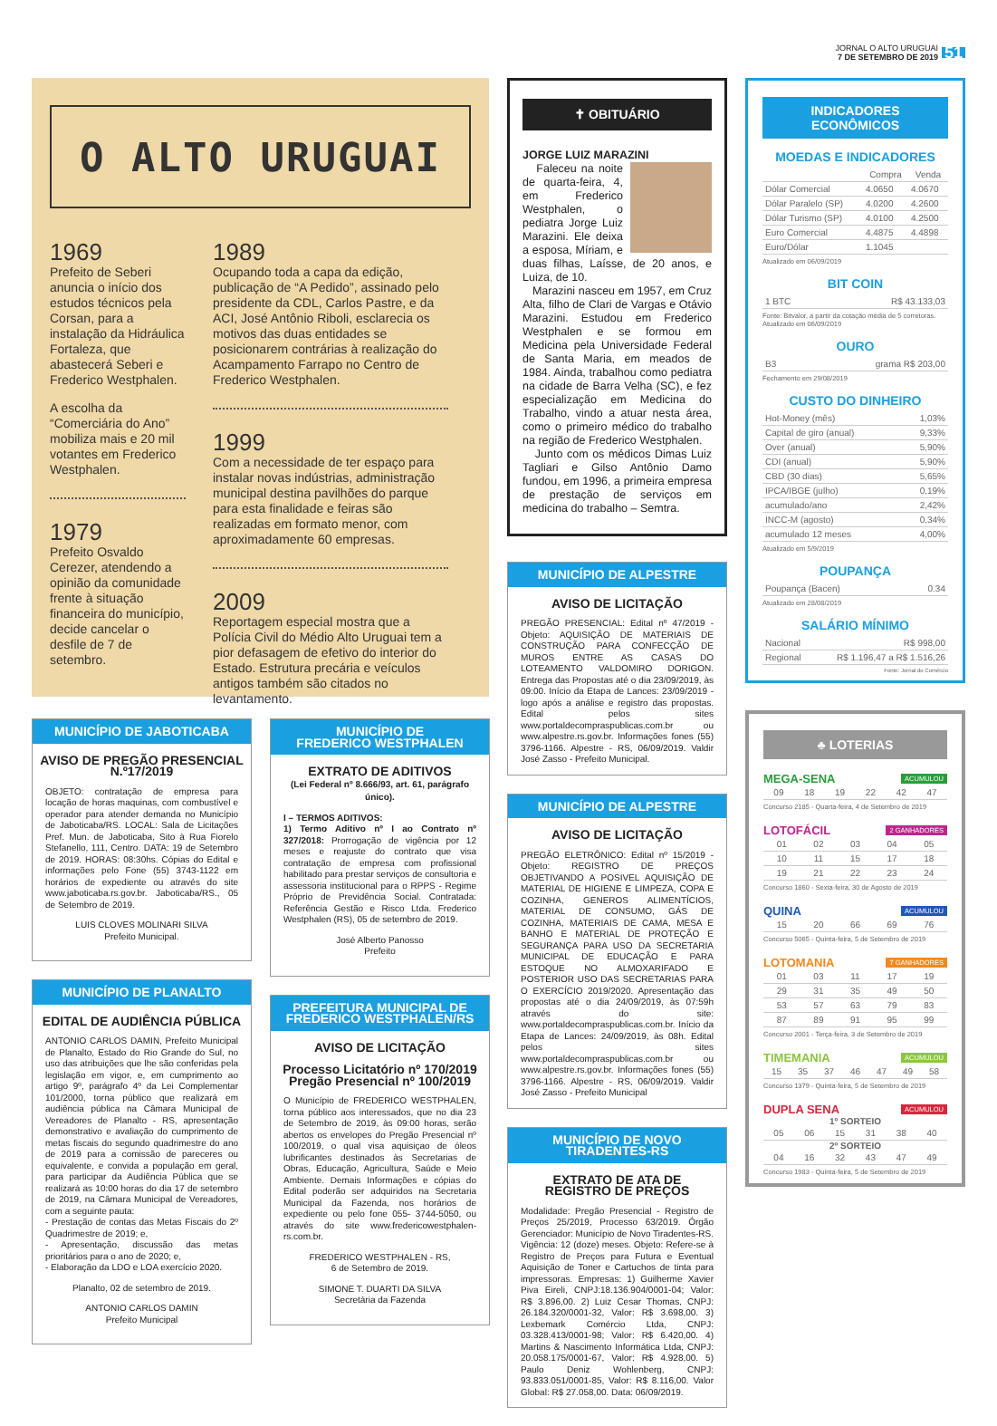JORNAL O ALTO URUGUAI
7 DE SETEMBRO DE 2019
51
O ALTO URUGUAI
1969
Prefeito de Seberi anuncia o início dos estudos técnicos pela Corsan, para a instalação da Hidráulica Fortaleza, que abastecerá Seberi e Frederico Westphalen.
A escolha da “Comerciária do Ano” mobiliza mais e 20 mil votantes em Frederico Westphalen.
1979
Prefeito Osvaldo Cerezer, atendendo a opinião da comunidade frente à situação financeira do município, decide cancelar o desfile de 7 de setembro.
1989
Ocupando toda a capa da edição, publicação de “A Pedido”, assinado pelo presidente da CDL, Carlos Pastre, e da ACI, José Antônio Riboli, esclarecia os motivos das duas entidades se posicionarem contrárias à realização do Acampamento Farrapo no Centro de Frederico Westphalen.
1999
Com a necessidade de ter espaço para instalar novas indústrias, administração municipal destina pavilhões do parque para esta finalidade e feiras são realizadas em formato menor, com aproximadamente 60 empresas.
2009
Reportagem especial mostra que a Polícia Civil do Médio Alto Uruguai tem a pior defasagem de efetivo do interior do Estado. Estrutura precária e veículos antigos também são citados no levantamento.
MUNICÍPIO DE JABOTICABA
AVISO DE PREGÃO PRESENCIAL N.º17/2019
OBJETO: contratação de empresa para locação de horas maquinas, com combustível e operador para atender demanda no Município de Jaboticaba/RS. LOCAL: Sala de Licitações Pref. Mun. de Jaboticaba, Sito à Rua Fiorelo Stefanello, 111, Centro. DATA: 19 de Setembro de 2019. HORAS: 08:30hs. Cópias do Edital e informações pelo Fone (55) 3743-1122 em horários de expediente ou através do site www.jaboticaba.rs.gov.br. Jaboticaba/RS., 05 de Setembro de 2019.
LUIS CLOVES MOLINARI SILVA
Prefeito Municipal.
MUNICÍPIO DE PLANALTO
EDITAL DE AUDIÊNCIA PÚBLICA
ANTONIO CARLOS DAMIN, Prefeito Municipal de Planalto, Estado do Rio Grande do Sul, no uso das atribuições que lhe são conferidas pela legislação em vigor, e, em cumprimento ao artigo 9º, parágrafo 4º da Lei Complementar 101/2000, torna público que realizará em audiência pública na Câmara Municipal de Vereadores de Planalto - RS, apresentação demonstrativo e avaliação do cumprimento de metas fiscais do segundo quadrimestre do ano de 2019 para a comissão de pareceres ou equivalente, e convida a população em geral, para participar da Audiência Pública que se realizará as 10:00 horas do dia 17 de setembro de 2019, na Câmara Municipal de Vereadores, com a seguinte pauta:
- Prestação de contas das Metas Fiscais do 2º Quadrimestre de 2019; e,
- Apresentação, discussão das metas prioritários para o ano de 2020; e,
- Elaboração da LDO e LOA exercício 2020.
Planalto, 02 de setembro de 2019.
ANTONIO CARLOS DAMIN
Prefeito Municipal
MUNICÍPIO DE
FREDERICO WESTPHALEN
EXTRATO DE ADITIVOS
(Lei Federal nº 8.666/93, art. 61, parágrafo único).
I – TERMOS ADITIVOS:
1) Termo Aditivo nº I ao Contrato nº 327/2018: Prorrogação de vigência por 12 meses e reajuste do contrato que visa contratação de empresa com profissional habilitado para prestar serviços de consultoria e assessoria institucional para o RPPS - Regime Próprio de Previdência Social. Contratada: Referência Gestão e Risco Ltda. Frederico Westphalen (RS), 05 de setembro de 2019.
José Alberto Panosso
Prefeito
PREFEITURA MUNICIPAL DE
FREDERICO WESTPHALEN/RS
AVISO DE LICITAÇÃO
Processo Licitatório nº 170/2019
Pregão Presencial nº 100/2019
O Município de FREDERICO WESTPHALEN, torna público aos interessados, que no dia 23 de Setembro de 2019, às 09:00 horas, serão abertos os envelopes do Pregão Presencial nº 100/2019, o qual visa aquisiçao de óleos lubrificantes destinados às Secretarias de Obras, Educação, Agricultura, Saúde e Meio Ambiente. Demais Informações e cópias do Edital poderão ser adquiridos na Secretaria Municipal da Fazenda, nos horários de expediente ou pelo fone 055- 3744-5050, ou através do site www.fredericowestphalen-rs.com.br.
FREDERICO WESTPHALEN - RS,
6 de Setembro de 2019.
SIMONE T. DUARTI DA SILVA
Secretária da Fazenda
✝ OBITUÁRIO
JORGE LUIZ MARAZINI
Faleceu na noite de quarta-feira, 4, em Frederico Westphalen, o pediatra Jorge Luiz Marazini. Ele deixa a esposa, Míriam, e duas filhas, Laísse, de 20 anos, e Luiza, de 10.
Marazini nasceu em 1957, em Cruz Alta, filho de Clari de Vargas e Otávio Marazini. Estudou em Frederico Westphalen e se formou em Medicina pela Universidade Federal de Santa Maria, em meados de 1984. Ainda, trabalhou como pediatra na cidade de Barra Velha (SC), e fez especialização em Medicina do Trabalho, vindo a atuar nesta área, como o primeiro médico do trabalho na região de Frederico Westphalen.
Junto com os médicos Dimas Luiz Tagliari e Gilso Antônio Damo fundou, em 1996, a primeira empresa de prestação de serviços em medicina do trabalho – Semtra.
MUNICÍPIO DE ALPESTRE
AVISO DE LICITAÇÃO
PREGÃO PRESENCIAL: Edital nº 47/2019 - Objeto: AQUISIÇÃO DE MATERIAIS DE CONSTRUÇÃO PARA CONFECÇÃO DE MUROS ENTRE AS CASAS DO LOTEAMENTO VALDOMIRO DORIGON. Entrega das Propostas até o dia 23/09/2019, às 09:00. Início da Etapa de Lances: 23/09/2019 - logo após a análise e registro das propostas. Edital pelos sites www.portaldecompraspublicas.com.br ou www.alpestre.rs.gov.br. Informações fones (55) 3796-1166. Alpestre - RS, 06/09/2019. Valdir José Zasso - Prefeito Municipal.
MUNICÍPIO DE ALPESTRE
AVISO DE LICITAÇÃO
PREGÃO ELETRÔNICO: Edital nº 15/2019 - Objeto: REGISTRO DE PREÇOS OBJETIVANDO A POSIVEL AQUISIÇÃO DE MATERIAL DE HIGIENE E LIMPEZA, COPA E COZINHA, GENEROS ALIMENTÍCIOS, MATERIAL DE CONSUMO, GÁS DE COZINHA, MATERIAIS DE CAMA, MESA E BANHO E MATERIAL DE PROTEÇÃO E SEGURANÇA PARA USO DA SECRETARIA MUNICIPAL DE EDUCAÇÃO E PARA ESTOQUE NO ALMOXARIFADO E POSTERIOR USO DAS SECRETARIAS PARA O EXERCÍCIO 2019/2020. Apresentação das propostas até o dia 24/09/2019, às 07:59h através do site: www.portaldecompraspublicas.com.br. Início da Etapa de Lances: 24/09/2019, às 08h. Edital pelos sites www.portaldecompraspublicas.com.br ou www.alpestre.rs.gov.br. Informações fones (55) 3796-1166. Alpestre - RS, 06/09/2019. Valdir José Zasso - Prefeito Municipal
MUNICÍPIO DE NOVO TIRADENTES-RS
EXTRATO DE ATA DE
REGISTRO DE PREÇOS
Modalidade: Pregão Presencial - Registro de Preços 25/2019, Processo 63/2019. Órgão Gerenciador: Município de Novo Tiradentes-RS. Vigência: 12 (doze) meses. Objeto: Refere-se à Registro de Preços para Futura e Eventual Aquisição de Toner e Cartuchos de tinta para impressoras. Empresas: 1) Guilherme Xavier Piva Eireli, CNPJ:18.136.904/0001-04; Valor: R$ 3.896,00. 2) Luiz Cesar Thomas, CNPJ: 26.184.320/0001-32, Valor: R$ 3.698,00. 3) Lexbemark Comércio Ltda, CNPJ: 03.328.413/0001-98; Valor: R$ 6.420,00. 4) Martins & Nascimento Informática Ltda, CNPJ: 20.058.175/0001-67, Valor: R$ 4.928,00. 5) Paulo Deniz Wohlenberg, CNPJ: 93.833.051/0001-85, Valor: R$ 8.116,00. Valor Global: R$ 27.058,00. Data: 06/09/2019.
INDICADORES
ECONÔMICOS
MOEDAS E INDICADORES
| | Compra | Venda |
| --- | --- | --- |
| Dólar Comercial | 4.0650 | 4.0670 |
| Dólar Paralelo (SP) | 4.0200 | 4.2600 |
| Dólar Turismo (SP) | 4.0100 | 4.2500 |
| Euro Comercial | 4.4875 | 4.4898 |
| Euro/Dólar | 1.1045 | |
Atualizado em 06/09/2019
BIT COIN
| 1 BTC | R$ 43.133,03 |
Fonte: Bitvalor, a partir da cotação média de 5 corretoras.
Atualizado em 06/09/2019
OURO
| B3 | grama R$ 203,00 |
Fechamento em 29/08/2019
CUSTO DO DINHEIRO
| Hot-Money (mês) | 1,03% |
| Capital de giro (anual) | 9,33% |
| Over (anual) | 5,90% |
| CDI (anual) | 5,90% |
| CBD (30 dias) | 5,65% |
| IPCA/IBGE (julho) | 0,19% |
| acumulado/ano | 2,42% |
| INCC-M (agosto) | 0,34% |
| acumulado 12 meses | 4,00% |
Atualizado em 5/9/2019
POUPANÇA
| Poupança (Bacen) | 0.34 |
Atualizado em 28/08/2019
SALÁRIO MÍNIMO
| Nacional | R$ 998,00 |
| Regional | R$ 1.196,47 a R$ 1.516,26 |
Fonte: Jornal do Comércio
♣ LOTERIAS
MEGA-SENA ACUMULOU
| 09 | 18 | 19 | 22 | 42 | 47 |
Concurso 2185 - Quarta-feira, 4 de Setembro de 2019
LOTOFÁCIL 2 GANHADORES
| 01 | 02 | 03 | 04 | 05 |
| 10 | 11 | 15 | 17 | 18 |
| 19 | 21 | 22 | 23 | 24 |
Concurso 1860 - Sexta-feira, 30 de Agosto de 2019
QUINA ACUMULOU
| 15 | 20 | 66 | 69 | 76 |
Concurso 5065 - Quinta-feira, 5 de Setembro de 2019
LOTOMANIA 7 GANHADORES
| 01 | 03 | 11 | 17 | 19 |
| 29 | 31 | 35 | 49 | 50 |
| 53 | 57 | 63 | 79 | 83 |
| 87 | 89 | 91 | 95 | 99 |
Concurso 2001 - Terça-feira, 3 de Setembro de 2019
TIMEMANIA ACUMULOU
| 15 | 35 | 37 | 46 | 47 | 49 | 58 |
Concurso 1379 - Quinta-feira, 5 de Setembro de 2019
DUPLA SENA ACUMULOU
1º SORTEIO
| 05 | 06 | 15 | 31 | 38 | 40 |
2º SORTEIO
| 04 | 16 | 32 | 43 | 47 | 49 |
Concurso 1983 - Quinta-feira, 5 de Setembro de 2019